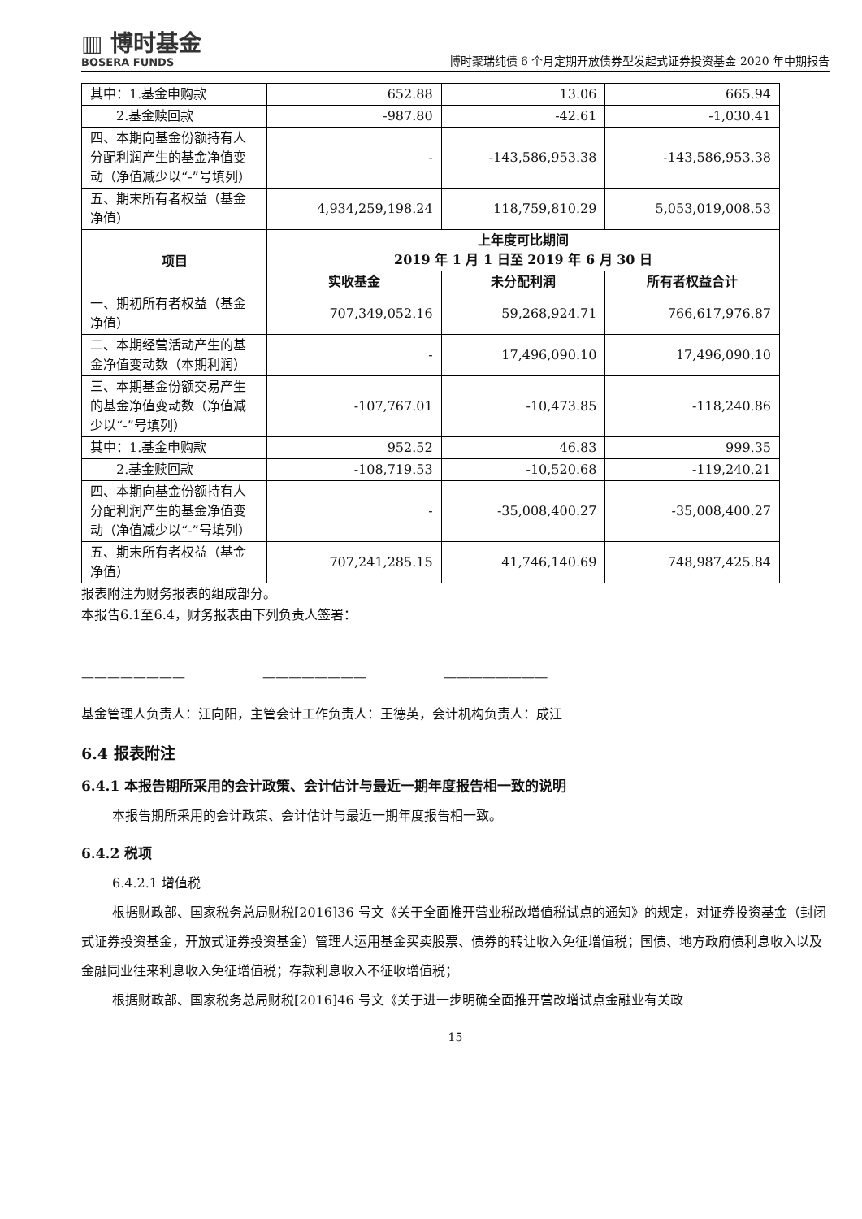▥ 博时基金
BOSERA FUNDS
博时聚瑞纯债 6 个月定期开放债券型发起式证券投资基金 2020 年中期报告
| 其中：1.基金申购款 | 652.88 | 13.06 | 665.94 |
| 2.基金赎回款 | -987.80 | -42.61 | -1,030.41 |
| 四、本期向基金份额持有人分配利润产生的基金净值变动（净值减少以“-”号填列） | - | -143,586,953.38 | -143,586,953.38 |
| 五、期末所有者权益（基金净值） | 4,934,259,198.24 | 118,759,810.29 | 5,053,019,008.53 |
| 项目 | 上年度可比期间 2019 年 1 月 1 日至 2019 年 6 月 30 日 | | |
| | 实收基金 | 未分配利润 | 所有者权益合计 |
| 一、期初所有者权益（基金净值） | 707,349,052.16 | 59,268,924.71 | 766,617,976.87 |
| 二、本期经营活动产生的基金净值变动数（本期利润） | - | 17,496,090.10 | 17,496,090.10 |
| 三、本期基金份额交易产生的基金净值变动数（净值减少以“-”号填列） | -107,767.01 | -10,473.85 | -118,240.86 |
| 其中：1.基金申购款 | 952.52 | 46.83 | 999.35 |
| 2.基金赎回款 | -108,719.53 | -10,520.68 | -119,240.21 |
| 四、本期向基金份额持有人分配利润产生的基金净值变动（净值减少以“-”号填列） | - | -35,008,400.27 | -35,008,400.27 |
| 五、期末所有者权益（基金净值） | 707,241,285.15 | 41,746,140.69 | 748,987,425.84 |
报表附注为财务报表的组成部分。
本报告6.1至6.4，财务报表由下列负责人签署：
———————— ———————— ————————
基金管理人负责人：江向阳，主管会计工作负责人：王德英，会计机构负责人：成江
6.4 报表附注
6.4.1 本报告期所采用的会计政策、会计估计与最近一期年度报告相一致的说明
本报告期所采用的会计政策、会计估计与最近一期年度报告相一致。
6.4.2 税项
6.4.2.1 增值税
根据财政部、国家税务总局财税[2016]36 号文《关于全面推开营业税改增值税试点的通知》的规定，对证券投资基金（封闭式证券投资基金，开放式证券投资基金）管理人运用基金买卖股票、债券的转让收入免征增值税；国债、地方政府债利息收入以及金融同业往来利息收入免征增值税；存款利息收入不征收增值税；
根据财政部、国家税务总局财税[2016]46 号文《关于进一步明确全面推开营改增试点金融业有关政
15